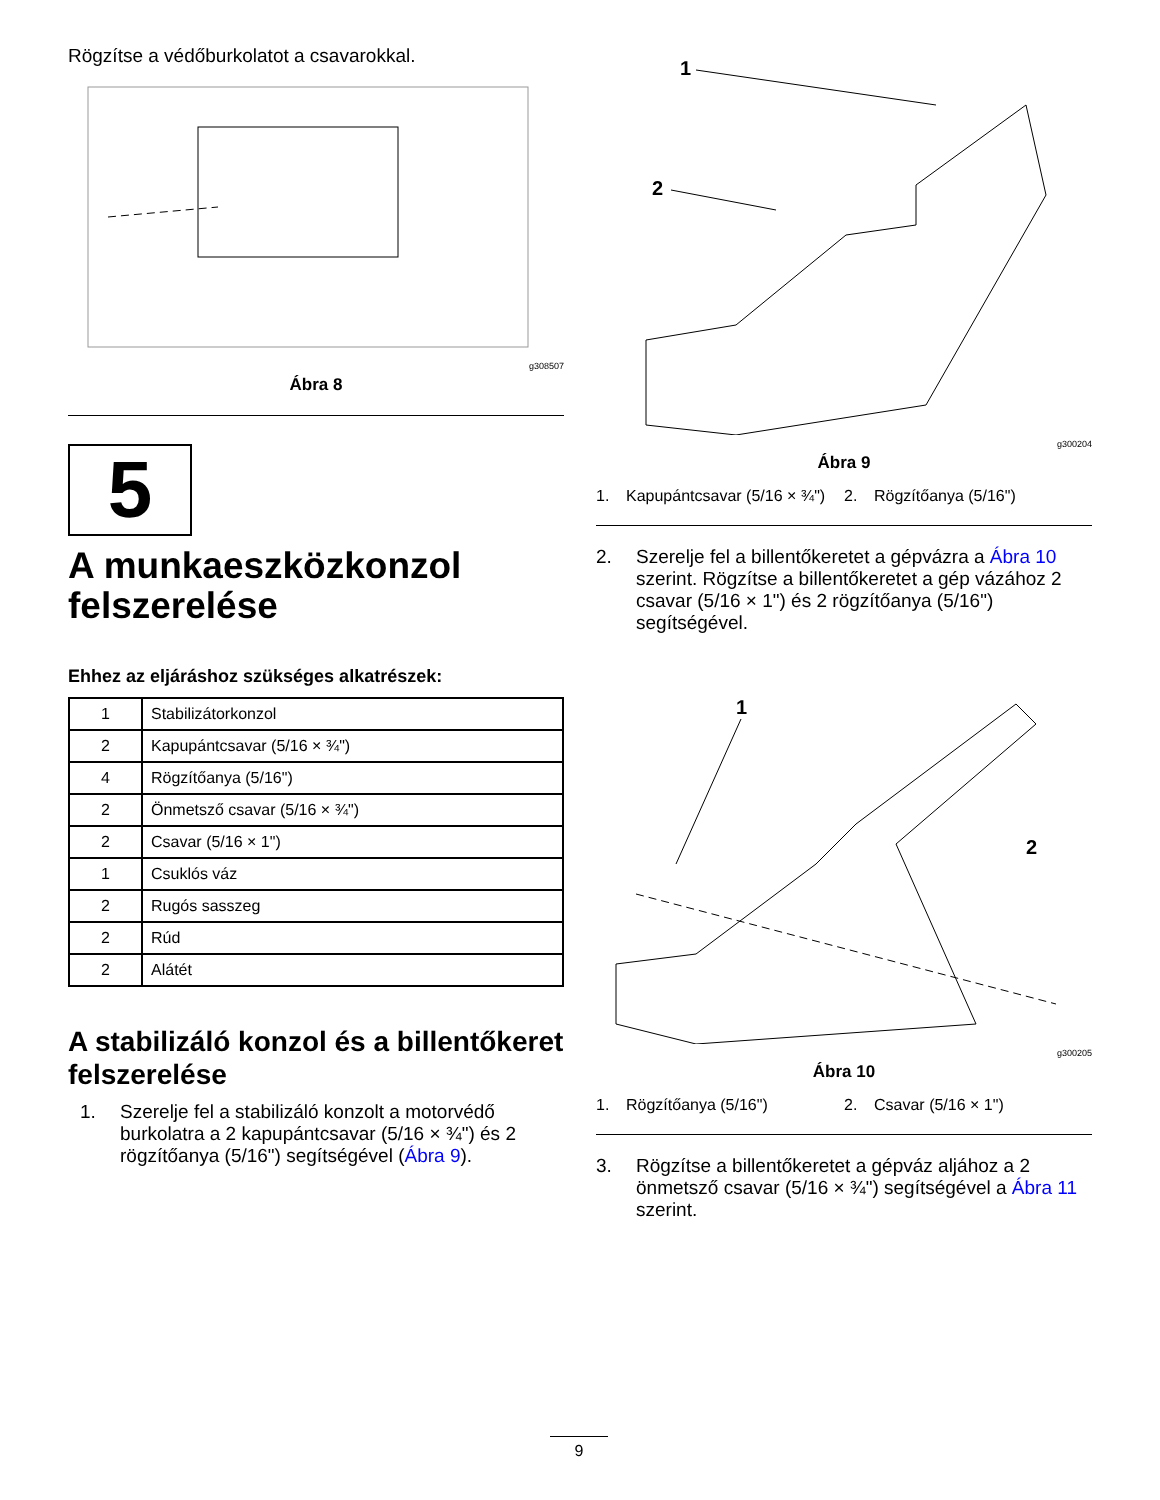Rögzítse a védőburkolatot a csavarokkal.
g308507
Ábra 8
5
A munkaeszközkonzol felszerelése
Ehhez az eljáráshoz szükséges alkatrészek:
| 1 | Stabilizátorkonzol |
| 2 | Kapupántcsavar (5/16 × ¾") |
| 4 | Rögzítőanya (5/16") |
| 2 | Önmetsző csavar (5/16 × ¾") |
| 2 | Csavar (5/16 × 1") |
| 1 | Csuklós váz |
| 2 | Rugós sasszeg |
| 2 | Rúd |
| 2 | Alátét |
A stabilizáló konzol és a billentőkeret felszerelése
1. Szerelje fel a stabilizáló konzolt a motorvédő burkolatra a 2 kapupántcsavar (5/16 × ¾") és 2 rögzítőanya (5/16") segítségével (Ábra 9).
1
2
g300204
Ábra 9
1. Kapupántcsavar (5/16 × ¾")
2. Rögzítőanya (5/16")
2. Szerelje fel a billentőkeretet a gépvázra a Ábra 10 szerint. Rögzítse a billentőkeretet a gép vázához 2 csavar (5/16 × 1") és 2 rögzítőanya (5/16") segítségével.
1
2
g300205
Ábra 10
1. Rögzítőanya (5/16") 2. Csavar (5/16 × 1")
3. Rögzítse a billentőkeretet a gépváz aljához a 2 önmetsző csavar (5/16 × ¾") segítségével a Ábra 11 szerint.
9